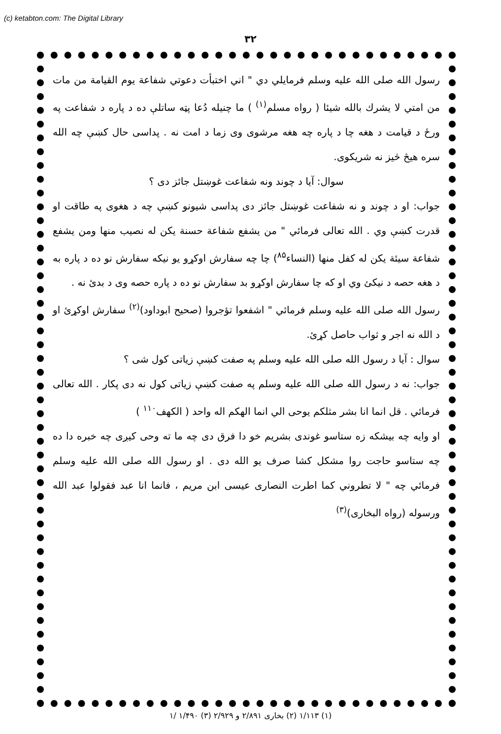(c) ketabton.com: The Digital Library
۳۲
رسول الله صلی الله علیه وسلم فرمایلي دي " اني اختبأت دعوتي شفاعة يوم القيامة من مات من امتي لا يشرك بالله شيئا ( رواه مسلم<sup>(۱)</sup> ) ما چنيله دُعا پټه ساتلې ده د پاره د شفاعت په ورځ د قيامت د هغه چا د پاره چه هغه مرشوی وی زما د امت نه . پداسی حال کښې چه الله سره هيڅ څيز نه شريکوی.
سوال: آيا د چوند ونه شفاعت غوښتل جائز دی ؟
جواب: او د چوند و نه شفاعت غوښتل جائز دی پداسی شيونو کښې چه د هغوی په طاقت او قدرت کښې وي . الله تعالی فرمائي " من يشفع شفاعة حسنة يكن له نصيب منها ومن يشفع شفاعة سيئة يكن له كفل منها (النساء<sup>۸۵</sup>) چا چه سفارش اوکړو يو نيکه سفارش نو ده د پاره به د هغه حصه د نيکئ وي او که چا سفارش اوکړو بد سفارش نو ده د پاره حصه وی د بدئ نه .
رسول الله صلی الله علیه وسلم فرمائي " اشفعوا تؤجروا (صحيح ابوداود)<sup>(۲)</sup> سفارش اوکړئ او د الله نه اجر و ثواب حاصل کړئ.
سوال : آيا د رسول الله صلی الله علیه وسلم په صفت کښې زياتی کول شی ؟
جواب: نه د رسول الله صلی الله علیه وسلم په صفت کښې زياتی کول نه دی پکار . الله تعالی فرمائي . قل انما انا بشر مثلکم يوحى الي انما الهکم اله واحد ( الکهف<sup>۱۱۰</sup> )
او وايه چه بيشکه زه ستاسو غوندی بشريم خو دا فرق دی چه ما ته وحی کيږی چه خبره دا ده چه ستاسو حاجت روا مشکل کشا صرف يو الله دی . او رسول الله صلی الله علیه وسلم فرمائي چه " لا تطروني كما اطرت النصارى عيسى ابن مريم ، فانما انا عبد فقولوا عبد الله ورسوله (رواه البخاری)<sup>(۳)</sup>
(۱) ۱/۱۱۳ (۲) بخاری ۲/۸۹۱ و ۲/۹۲۹ (۳) ۱/۴۹۰ /۱